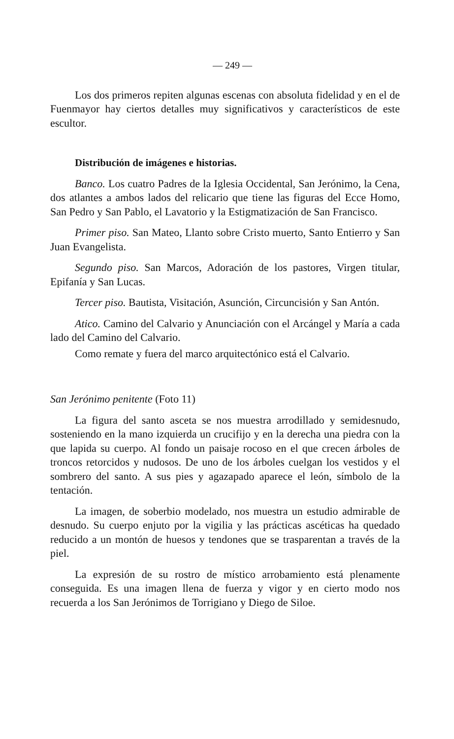— 249 —
Los dos primeros repiten algunas escenas con absoluta fidelidad y en el de Fuenmayor hay ciertos detalles muy significativos y característicos de este escultor.
Distribución de imágenes e historias.
Banco. Los cuatro Padres de la Iglesia Occidental, San Jerónimo, la Cena, dos atlantes a ambos lados del relicario que tiene las figuras del Ecce Homo, San Pedro y San Pablo, el Lavatorio y la Estigmatización de San Francisco.
Primer piso. San Mateo, Llanto sobre Cristo muerto, Santo Entierro y San Juan Evangelista.
Segundo piso. San Marcos, Adoración de los pastores, Virgen titular, Epifanía y San Lucas.
Tercer piso. Bautista, Visitación, Asunción, Circuncisión y San Antón.
Atico. Camino del Calvario y Anunciación con el Arcángel y María a cada lado del Camino del Calvario.
Como remate y fuera del marco arquitectónico está el Calvario.
San Jerónimo penitente (Foto 11)
La figura del santo asceta se nos muestra arrodillado y semidesnudo, sosteniendo en la mano izquierda un crucifijo y en la derecha una piedra con la que lapida su cuerpo. Al fondo un paisaje rocoso en el que crecen árboles de troncos retorcidos y nudosos. De uno de los árboles cuelgan los vestidos y el sombrero del santo. A sus pies y agazapado aparece el león, símbolo de la tentación.
La imagen, de soberbio modelado, nos muestra un estudio admirable de desnudo. Su cuerpo enjuto por la vigilia y las prácticas ascéticas ha quedado reducido a un montón de huesos y tendones que se trasparentan a través de la piel.
La expresión de su rostro de místico arrobamiento está plenamente conseguida. Es una imagen llena de fuerza y vigor y en cierto modo nos recuerda a los San Jerónimos de Torrigiano y Diego de Siloe.